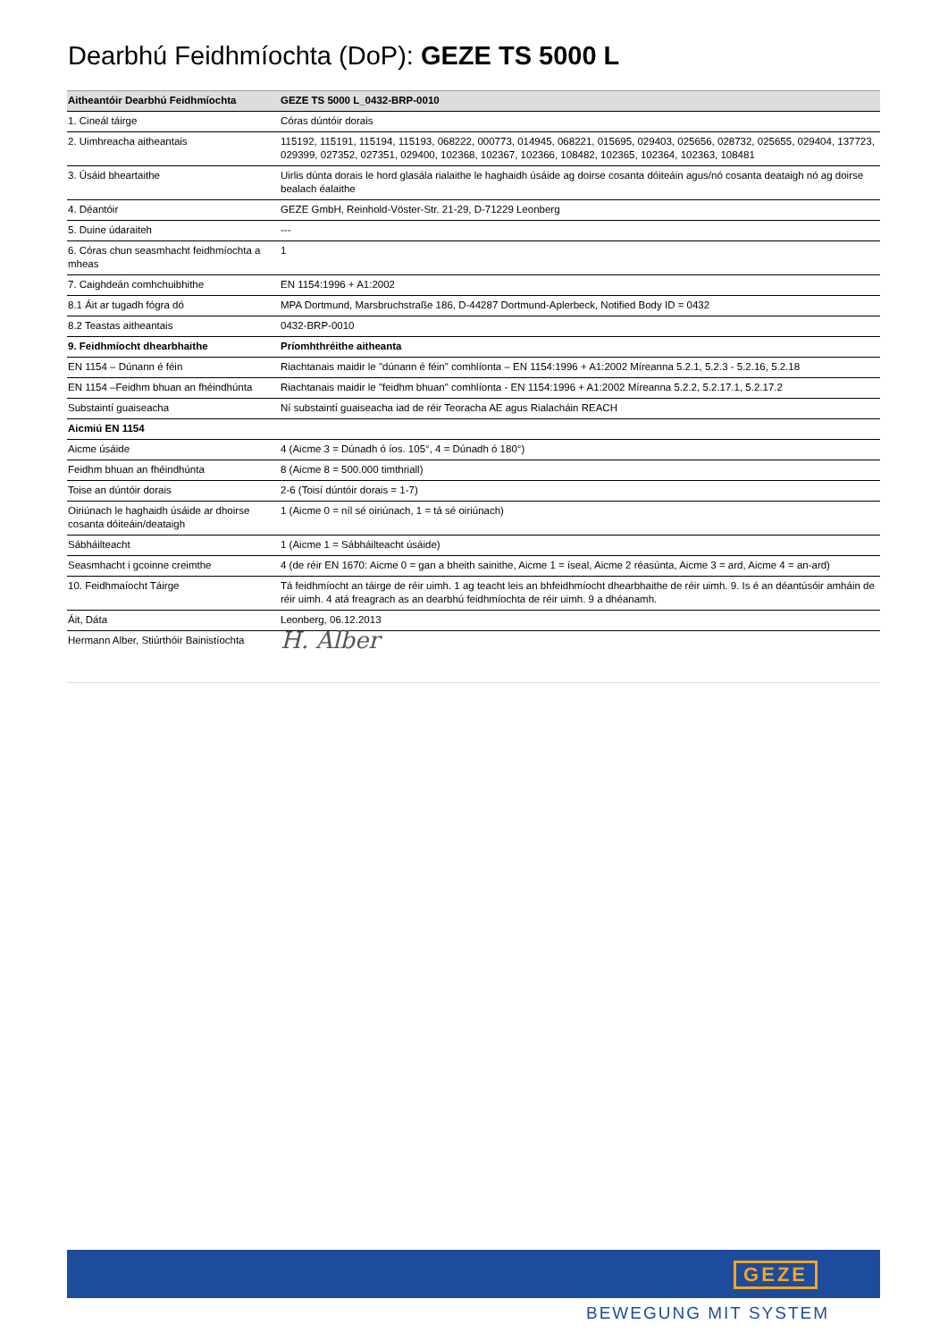Dearbhú Feidhmíochta (DoP): GEZE TS 5000 L
| Aitheantóir Dearbhú Feidhmíochta | GEZE TS 5000 L_0432-BRP-0010 |
| --- | --- |
| 1. Cineál táirge | Córas dúntóir dorais |
| 2. Uimhreacha aitheantais | 115192, 115191, 115194, 115193, 068222, 000773, 014945, 068221, 015695, 029403, 025656, 028732, 025655, 029404, 137723, 029399, 027352, 027351, 029400, 102368, 102367, 102366, 108482, 102365, 102364, 102363, 108481 |
| 3. Úsáid bheartaithe | Uirlis dúnta dorais le hord glasála rialaithe le haghaidh úsáide ag doirse cosanta dóiteáin agus/nó cosanta deataigh nó ag doirse bealach éalaithe |
| 4. Déantóir | GEZE GmbH, Reinhold-Vöster-Str. 21-29, D-71229 Leonberg |
| 5. Duine údaraiteh | --- |
| 6. Córas chun seasmhacht feidhmíochta a mheas | 1 |
| 7. Caighdeán comhchuibhithe | EN 1154:1996 + A1:2002 |
| 8.1 Áit ar tugadh fógra dó | MPA Dortmund, Marsbruchstraße 186, D-44287 Dortmund-Aplerbeck, Notified Body ID = 0432 |
| 8.2 Teastas aitheantais | 0432-BRP-0010 |
| 9. Feidhmíocht dhearbhaithe | Príomhthréithe aitheanta |
| EN 1154 – Dúnann é féin | Riachtanais maidir le "dúnann é féin" comhlíonta – EN 1154:1996 + A1:2002 Míreanna 5.2.1, 5.2.3 - 5.2.16, 5.2.18 |
| EN 1154 –Feidhm bhuan an fhéindhúnta | Riachtanais maidir le "feidhm bhuan" comhlíonta - EN 1154:1996 + A1:2002 Míreanna 5.2.2, 5.2.17.1, 5.2.17.2 |
| Substaintí guaiseacha | Ní substaintí guaiseacha iad de réir Teoracha AE agus Rialacháin REACH |
| Aicmiú EN 1154 | |
| Aicme úsáide | 4 (Aicme 3 = Dúnadh ó íos. 105°, 4 = Dúnadh ó 180°) |
| Feidhm bhuan an fhéindhúnta | 8 (Aicme 8 = 500.000 timthriall) |
| Toise an dúntóir dorais | 2-6 (Toisí dúntóir dorais = 1-7) |
| Oiriúnach le haghaidh úsáide ar dhoirse cosanta dóiteáin/deataigh | 1 (Aicme 0 = níl sé oiriúnach, 1 = tá sé oiriúnach) |
| Sábháilteacht | 1 (Aicme 1 = Sábháilteacht úsáide) |
| Seasmhacht i gcoinne creimthe | 4 (de réir EN 1670: Aicme 0 = gan a bheith sainithe, Aicme 1 = íseal, Aicme 2 réasúnta, Aicme 3 = ard, Aicme 4 = an-ard) |
| 10. Feidhmaíocht Táirge | Tá feidhmíocht an táirge de réir uimh. 1 ag teacht leis an bhfeidhmíocht dhearbhaithe de réir uimh. 9. Is é an déantúsóir amháin de réir uimh. 4 atá freagrach as an dearbhú feidhmíochta de réir uimh. 9 a dhéanamh. |
| Áit, Dáta | Leonberg, 06.12.2013 |
| Hermann Alber, Stiúrthóir Bainistíochta | H. Alber |
GEZE
BEWEGUNG MIT SYSTEM